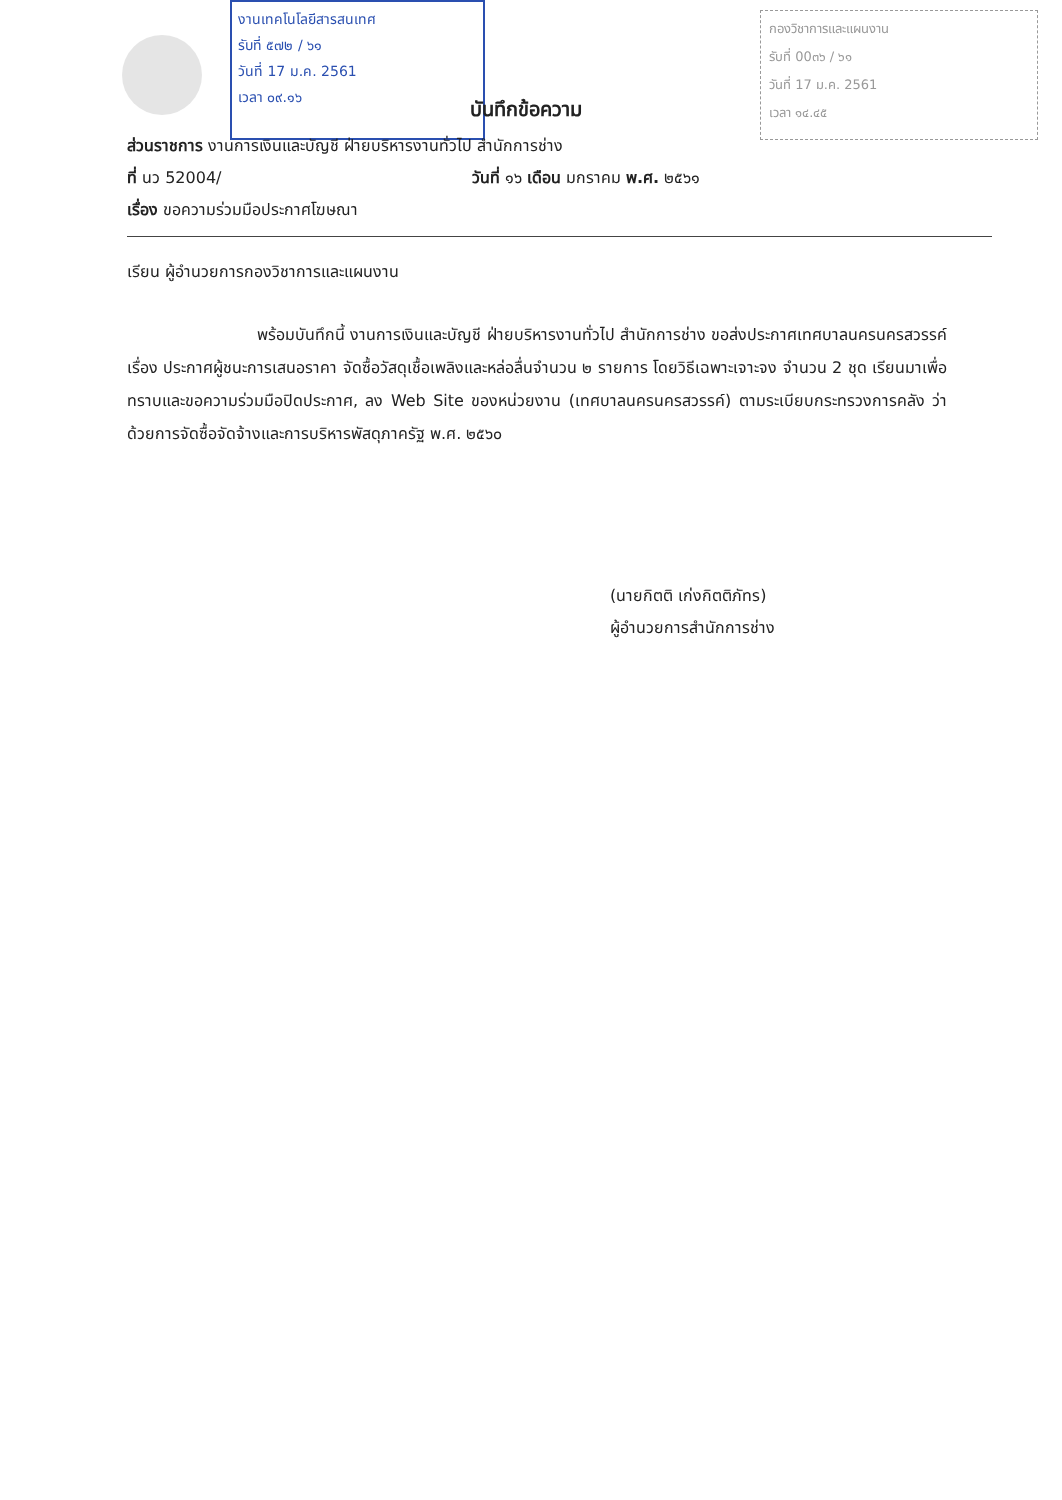งานเทคโนโลยีสารสนเทศ
รับที่ ๕๗๒ / ๖๑
วันที่ 17 ม.ค. 2561
เวลา ๐๙.๑๖
กองวิชาการและแผนงาน
รับที่ 00๓๖ / ๖๑
วันที่ 17 ม.ค. 2561
เวลา ๑๔.๔๕
บันทึกข้อความ
ส่วนราชการ งานการเงินและบัญชี ฝ่ายบริหารงานทั่วไป สำนักการช่าง
ที่ นว 52004/ วันที่ ๑๖ เดือน มกราคม พ.ศ. ๒๕๖๑
เรื่อง ขอความร่วมมือประกาศโฆษณา
เรียน ผู้อำนวยการกองวิชาการและแผนงาน
พร้อมบันทึกนี้ งานการเงินและบัญชี ฝ่ายบริหารงานทั่วไป สำนักการช่าง ขอส่งประกาศเทศบาลนครนครสวรรค์ เรื่อง ประกาศผู้ชนะการเสนอราคา จัดซื้อวัสดุเชื้อเพลิงและหล่อลื่นจำนวน ๒ รายการ โดยวิธีเฉพาะเจาะจง จำนวน 2 ชุด เรียนมาเพื่อทราบและขอความร่วมมือปิดประกาศ, ลง Web Site ของหน่วยงาน (เทศบาลนครนครสวรรค์) ตามระเบียบกระทรวงการคลัง ว่าด้วยการจัดซื้อจัดจ้างและการบริหารพัสดุภาครัฐ พ.ศ. ๒๕๖๐
(นายกิตติ เก่งกิตติภัทร)
ผู้อำนวยการสำนักการช่าง